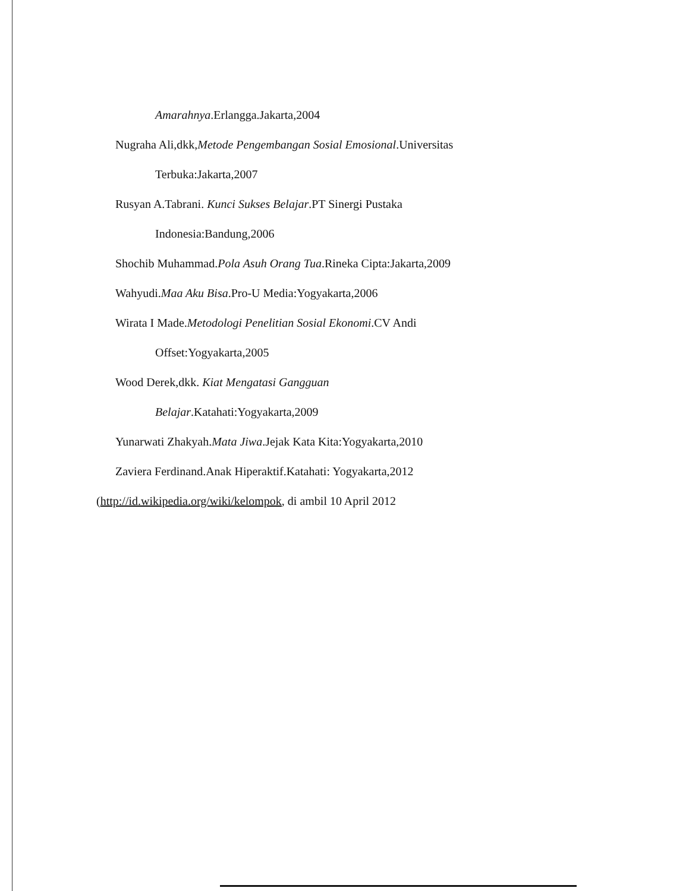Amarahnya.Erlangga.Jakarta,2004
Nugraha Ali,dkk,Metode Pengembangan Sosial Emosional.Universitas
Terbuka:Jakarta,2007
Rusyan A.Tabrani. Kunci Sukses Belajar.PT Sinergi Pustaka
Indonesia:Bandung,2006
Shochib Muhammad.Pola Asuh Orang Tua.Rineka Cipta:Jakarta,2009
Wahyudi.Maa Aku Bisa.Pro-U Media:Yogyakarta,2006
Wirata I Made.Metodologi Penelitian Sosial Ekonomi.CV Andi
Offset:Yogyakarta,2005
Wood Derek,dkk. Kiat Mengatasi Gangguan
Belajar.Katahati:Yogyakarta,2009
Yunarwati Zhakyah.Mata Jiwa.Jejak Kata Kita:Yogyakarta,2010
Zaviera Ferdinand.Anak Hiperaktif.Katahati: Yogyakarta,2012
(http://id.wikipedia.org/wiki/kelompok, di ambil 10 April 2012